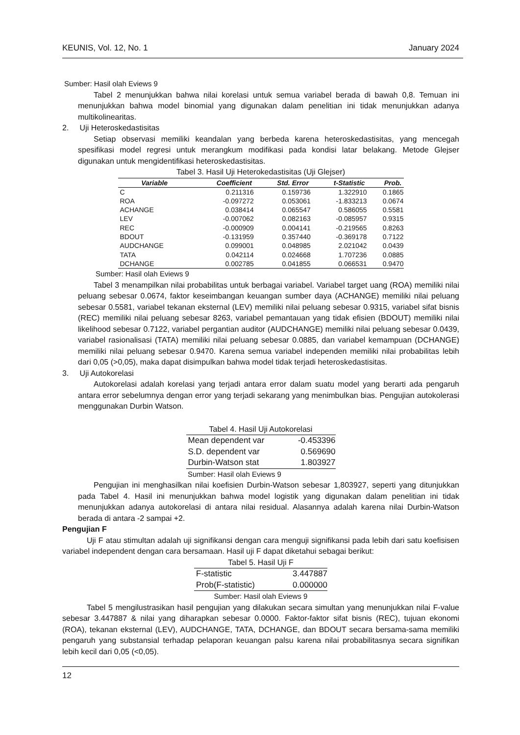KEUNIS, Vol. 12, No. 1 January 2024
Sumber: Hasil olah Eviews 9
Tabel 2 menunjukkan bahwa nilai korelasi untuk semua variabel berada di bawah 0,8. Temuan ini menunjukkan bahwa model binomial yang digunakan dalam penelitian ini tidak menunjukkan adanya multikolinearitas.
2. Uji Heteroskedastisitas
Setiap observasi memiliki keandalan yang berbeda karena heteroskedastisitas, yang mencegah spesifikasi model regresi untuk merangkum modifikasi pada kondisi latar belakang. Metode Glejser digunakan untuk mengidentifikasi heteroskedastisitas.
Tabel 3. Hasil Uji Heterokedastisitas (Uji Glejser)
| Variable | Coefficient | Std. Error | t-Statistic | Prob. |
| --- | --- | --- | --- | --- |
| C | 0.211316 | 0.159736 | 1.322910 | 0.1865 |
| ROA | -0.097272 | 0.053061 | -1.833213 | 0.0674 |
| ACHANGE | 0.038414 | 0.065547 | 0.586055 | 0.5581 |
| LEV | -0.007062 | 0.082163 | -0.085957 | 0.9315 |
| REC | -0.000909 | 0.004141 | -0.219565 | 0.8263 |
| BDOUT | -0.131959 | 0.357440 | -0.369178 | 0.7122 |
| AUDCHANGE | 0.099001 | 0.048985 | 2.021042 | 0.0439 |
| TATA | 0.042114 | 0.024668 | 1.707236 | 0.0885 |
| DCHANGE | 0.002785 | 0.041855 | 0.066531 | 0.9470 |
Sumber: Hasil olah Eviews 9
Tabel 3 menampilkan nilai probabilitas untuk berbagai variabel. Variabel target uang (ROA) memiliki nilai peluang sebesar 0.0674, faktor keseimbangan keuangan sumber daya (ACHANGE) memiliki nilai peluang sebesar 0.5581, variabel tekanan eksternal (LEV) memiliki nilai peluang sebesar 0.9315, variabel sifat bisnis (REC) memiliki nilai peluang sebesar 8263, variabel pemantauan yang tidak efisien (BDOUT) memiliki nilai likelihood sebesar 0.7122, variabel pergantian auditor (AUDCHANGE) memiliki nilai peluang sebesar 0.0439, variabel rasionalisasi (TATA) memiliki nilai peluang sebesar 0.0885, dan variabel kemampuan (DCHANGE) memiliki nilai peluang sebesar 0.9470. Karena semua variabel independen memiliki nilai probabilitas lebih dari 0,05 (>0,05), maka dapat disimpulkan bahwa model tidak terjadi heteroskedastisitas.
3. Uji Autokorelasi
Autokorelasi adalah korelasi yang terjadi antara error dalam suatu model yang berarti ada pengaruh antara error sebelumnya dengan error yang terjadi sekarang yang menimbulkan bias. Pengujian autokolerasi menggunakan Durbin Watson.
Tabel 4. Hasil Uji Autokorelasi
| Mean dependent var | -0.453396 |
| S.D. dependent var | 0.569690 |
| Durbin-Watson stat | 1.803927 |
Sumber: Hasil olah Eviews 9
Pengujian ini menghasilkan nilai koefisien Durbin-Watson sebesar 1,803927, seperti yang ditunjukkan pada Tabel 4. Hasil ini menunjukkan bahwa model logistik yang digunakan dalam penelitian ini tidak menunjukkan adanya autokorelasi di antara nilai residual. Alasannya adalah karena nilai Durbin-Watson berada di antara -2 sampai +2.
Pengujian F
Uji F atau stimultan adalah uji signifikansi dengan cara menguji signifikansi pada lebih dari satu koefisisen variabel independent dengan cara bersamaan. Hasil uji F dapat diketahui sebagai berikut:
Tabel 5. Hasil Uji F
| F-statistic | 3.447887 |
| Prob(F-statistic) | 0.000000 |
Sumber: Hasil olah Eviews 9
Tabel 5 mengilustrasikan hasil pengujian yang dilakukan secara simultan yang menunjukkan nilai F-value sebesar 3.447887 & nilai yang diharapkan sebesar 0.0000. Faktor-faktor sifat bisnis (REC), tujuan ekonomi (ROA), tekanan eksternal (LEV), AUDCHANGE, TATA, DCHANGE, dan BDOUT secara bersama-sama memiliki pengaruh yang substansial terhadap pelaporan keuangan palsu karena nilai probabilitasnya secara signifikan lebih kecil dari 0,05 (<0,05).
12